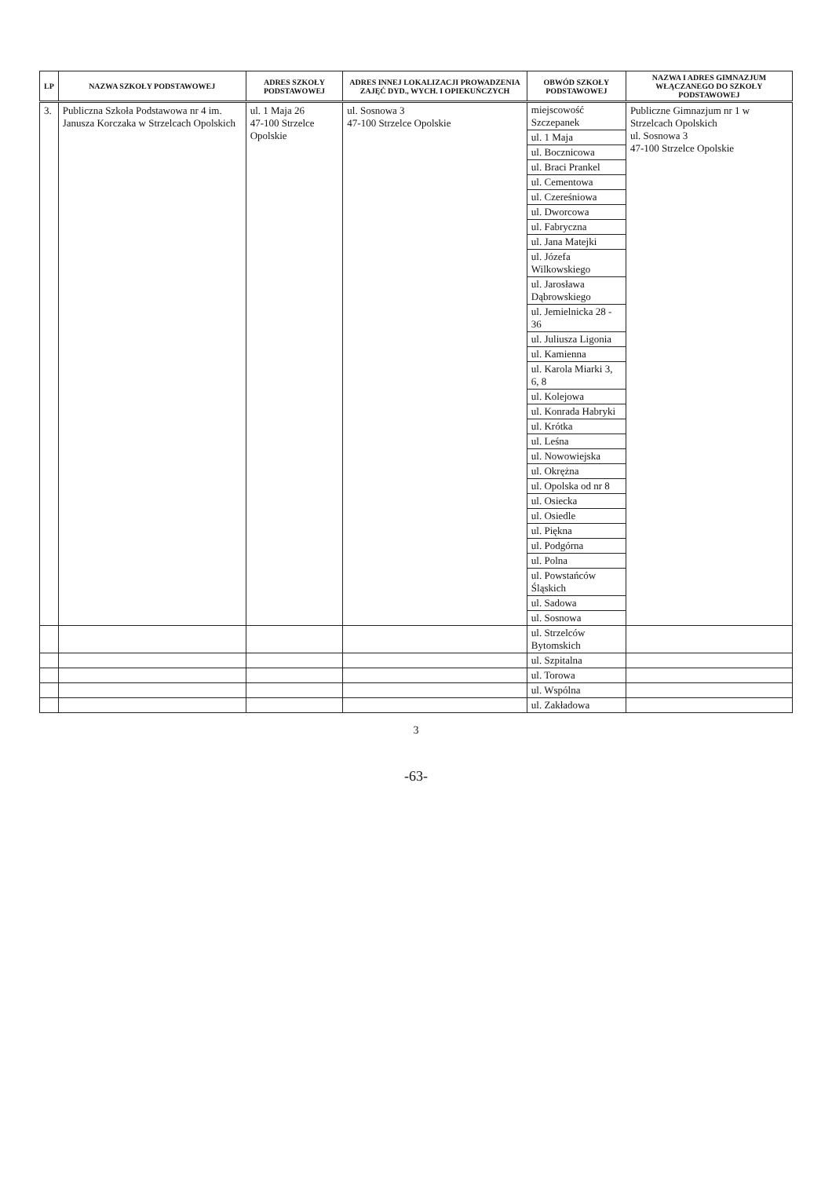| LP | NAZWA SZKOŁY PODSTAWOWEJ | ADRES SZKOŁY PODSTAWOWEJ | ADRES INNEJ LOKALIZACJI PROWADZENIA ZAJĘĆ DYD., WYCH. I OPIEKUŃCZYCH | OBWÓD SZKOŁY PODSTAWOWEJ | NAZWA I ADRES GIMNAZJUM WŁĄCZANEGO DO SZKOŁY PODSTAWOWEJ |
| --- | --- | --- | --- | --- | --- |
| 3. | Publiczna Szkoła Podstawowa nr 4 im. Janusza Korczaka w Strzelcach Opolskich | ul. 1 Maja 26 47-100 Strzelce Opolskie | ul. Sosnowa 3 47-100 Strzelce Opolskie | miejscowość Szczepanek | Publiczne Gimnazjum nr 1 w Strzelcach Opolskich ul. Sosnowa 3 47-100 Strzelce Opolskie |
| | | | | ul. 1 Maja | |
| | | | | ul. Bocznicowa | |
| | | | | ul. Braci Prankel | |
| | | | | ul. Cementowa | |
| | | | | ul. Czereśniowa | |
| | | | | ul. Dworcowa | |
| | | | | ul. Fabryczna | |
| | | | | ul. Jana Matejki | |
| | | | | ul. Józefa Wilkowskiego | |
| | | | | ul. Jarosława Dąbrowskiego | |
| | | | | ul. Jemielnicka 28 - 36 | |
| | | | | ul. Juliusza Ligonia | |
| | | | | ul. Kamienna | |
| | | | | ul. Karola Miarki 3, 6, 8 | |
| | | | | ul. Kolejowa | |
| | | | | ul. Konrada Habryki | |
| | | | | ul. Krótka | |
| | | | | ul. Leśna | |
| | | | | ul. Nowowiejska | |
| | | | | ul. Okrężna | |
| | | | | ul. Opolska od nr 8 | |
| | | | | ul. Osiecka | |
| | | | | ul. Osiedle | |
| | | | | ul. Piękna | |
| | | | | ul. Podgórna | |
| | | | | ul. Polna | |
| | | | | ul. Powstańców Śląskich | |
| | | | | ul. Sadowa | |
| | | | | ul. Sosnowa | |
| | | | | ul. Strzelców Bytomskich | |
| | | | | ul. Szpitalna | |
| | | | | ul. Torowa | |
| | | | | ul. Wspólna | |
| | | | | ul. Zakładowa | |
3
-63-